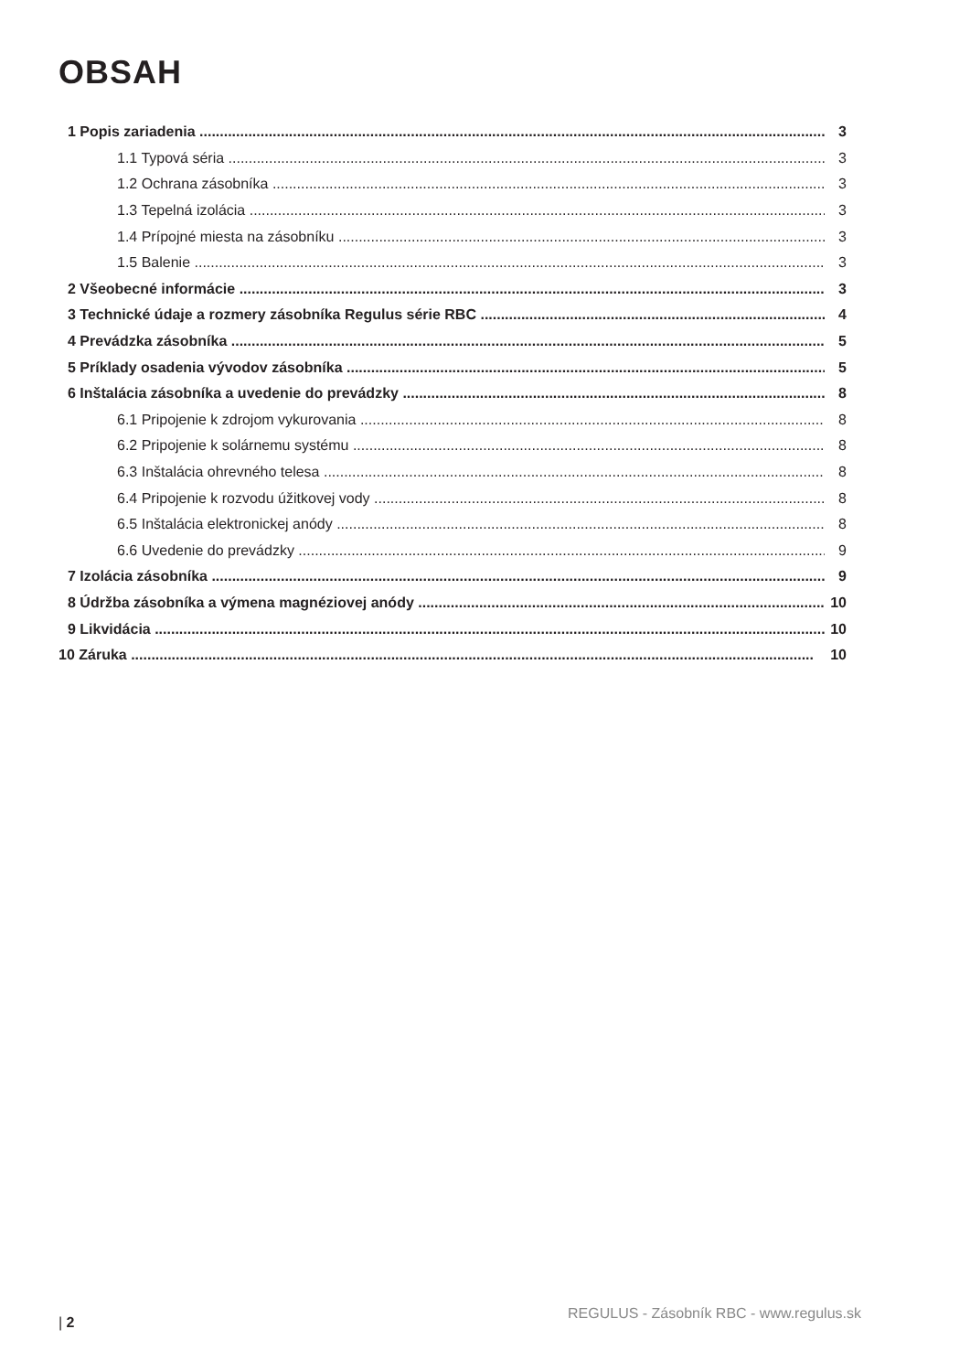OBSAH
1 Popis zariadenia 3
1.1 Typová séria 3
1.2 Ochrana zásobníka 3
1.3 Tepelná izolácia 3
1.4 Prípojné miesta na zásobníku 3
1.5 Balenie 3
2 Všeobecné informácie 3
3 Technické údaje a rozmery zásobníka Regulus série RBC 4
4 Prevádzka zásobníka 5
5 Príklady osadenia vývodov zásobníka 5
6 Inštalácia zásobníka a uvedenie do prevádzky 8
6.1 Pripojenie k zdrojom vykurovania 8
6.2 Pripojenie k solárnemu systému 8
6.3 Inštalácia ohrevného telesa 8
6.4 Pripojenie k rozvodu úžitkovej vody 8
6.5 Inštalácia elektronickej anódy 8
6.6 Uvedenie do prevádzky 9
7 Izolácia zásobníka 9
8 Údržba zásobníka a výmena magnéziovej anódy 10
9 Likvidácia 10
10 Záruka 10
| 2 REGULUS - Zásobník RBC - www.regulus.sk